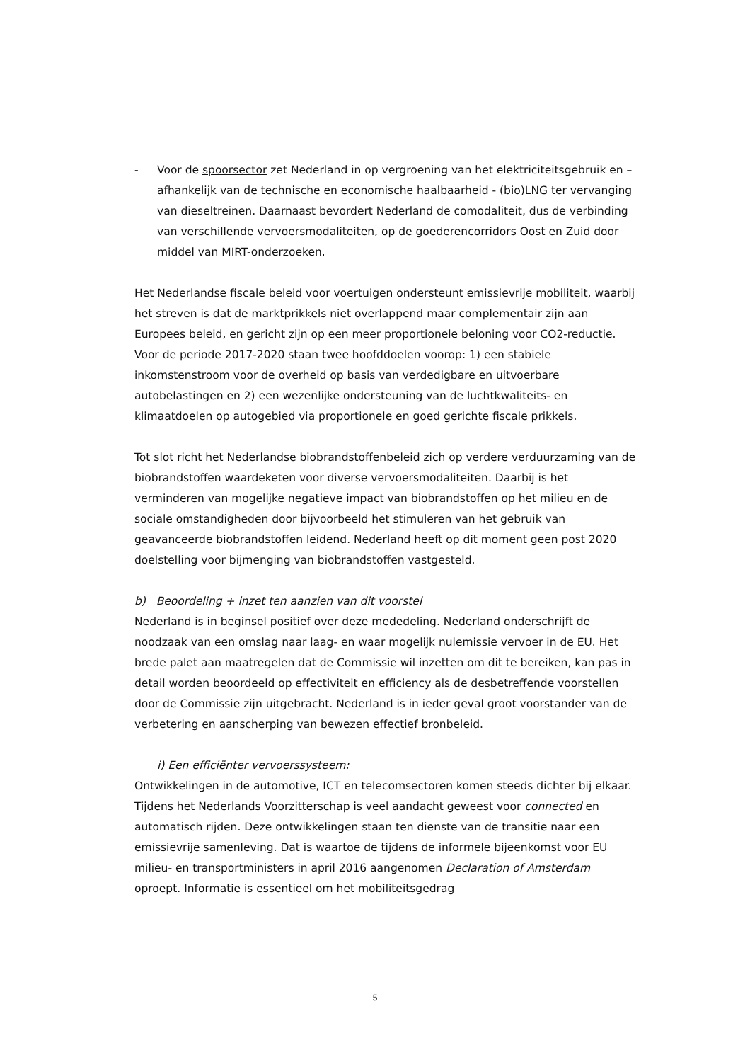- Voor de spoorsector zet Nederland in op vergroening van het elektriciteitsgebruik en – afhankelijk van de technische en economische haalbaarheid - (bio)LNG ter vervanging van dieseltreinen. Daarnaast bevordert Nederland de comodaliteit, dus de verbinding van verschillende vervoersmodaliteiten, op de goederencorridors Oost en Zuid door middel van MIRT-onderzoeken.
Het Nederlandse fiscale beleid voor voertuigen ondersteunt emissievrije mobiliteit, waarbij het streven is dat de marktprikkels niet overlappend maar complementair zijn aan Europees beleid, en gericht zijn op een meer proportionele beloning voor CO2-reductie. Voor de periode 2017-2020 staan twee hoofddoelen voorop: 1) een stabiele inkomstenstroom voor de overheid op basis van verdedigbare en uitvoerbare autobelastingen en 2) een wezenlijke ondersteuning van de luchtkwaliteits- en klimaatdoelen op autogebied via proportionele en goed gerichte fiscale prikkels.
Tot slot richt het Nederlandse biobrandstoffenbeleid zich op verdere verduurzaming van de biobrandstoffen waardeketen voor diverse vervoersmodaliteiten. Daarbij is het verminderen van mogelijke negatieve impact van biobrandstoffen op het milieu en de sociale omstandigheden door bijvoorbeeld het stimuleren van het gebruik van geavanceerde biobrandstoffen leidend. Nederland heeft op dit moment geen post 2020 doelstelling voor bijmenging van biobrandstoffen vastgesteld.
b) Beoordeling + inzet ten aanzien van dit voorstel
Nederland is in beginsel positief over deze mededeling. Nederland onderschrijft de noodzaak van een omslag naar laag- en waar mogelijk nulemissie vervoer in de EU. Het brede palet aan maatregelen dat de Commissie wil inzetten om dit te bereiken, kan pas in detail worden beoordeeld op effectiviteit en efficiency als de desbetreffende voorstellen door de Commissie zijn uitgebracht. Nederland is in ieder geval groot voorstander van de verbetering en aanscherping van bewezen effectief bronbeleid.
i) Een efficiënter vervoerssysteem:
Ontwikkelingen in de automotive, ICT en telecomsectoren komen steeds dichter bij elkaar. Tijdens het Nederlands Voorzitterschap is veel aandacht geweest voor connected en automatisch rijden. Deze ontwikkelingen staan ten dienste van de transitie naar een emissievrije samenleving. Dat is waartoe de tijdens de informele bijeenkomst voor EU milieu- en transportministers in april 2016 aangenomen Declaration of Amsterdam oproept. Informatie is essentieel om het mobiliteitsgedrag
5